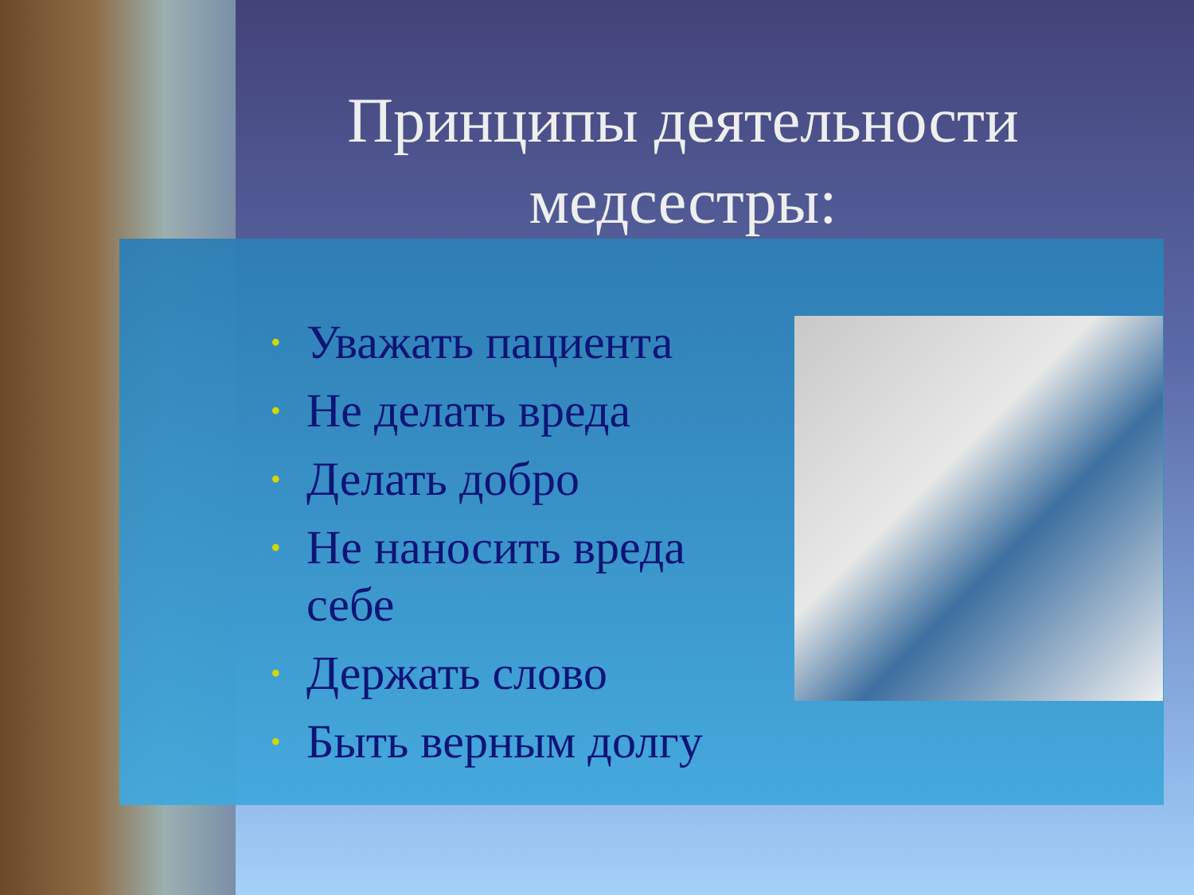Принципы деятельности медсестры:
• Уважать пациента
• Не делать вреда
• Делать добро
• Не наносить вреда себе
• Держать слово
• Быть верным долгу